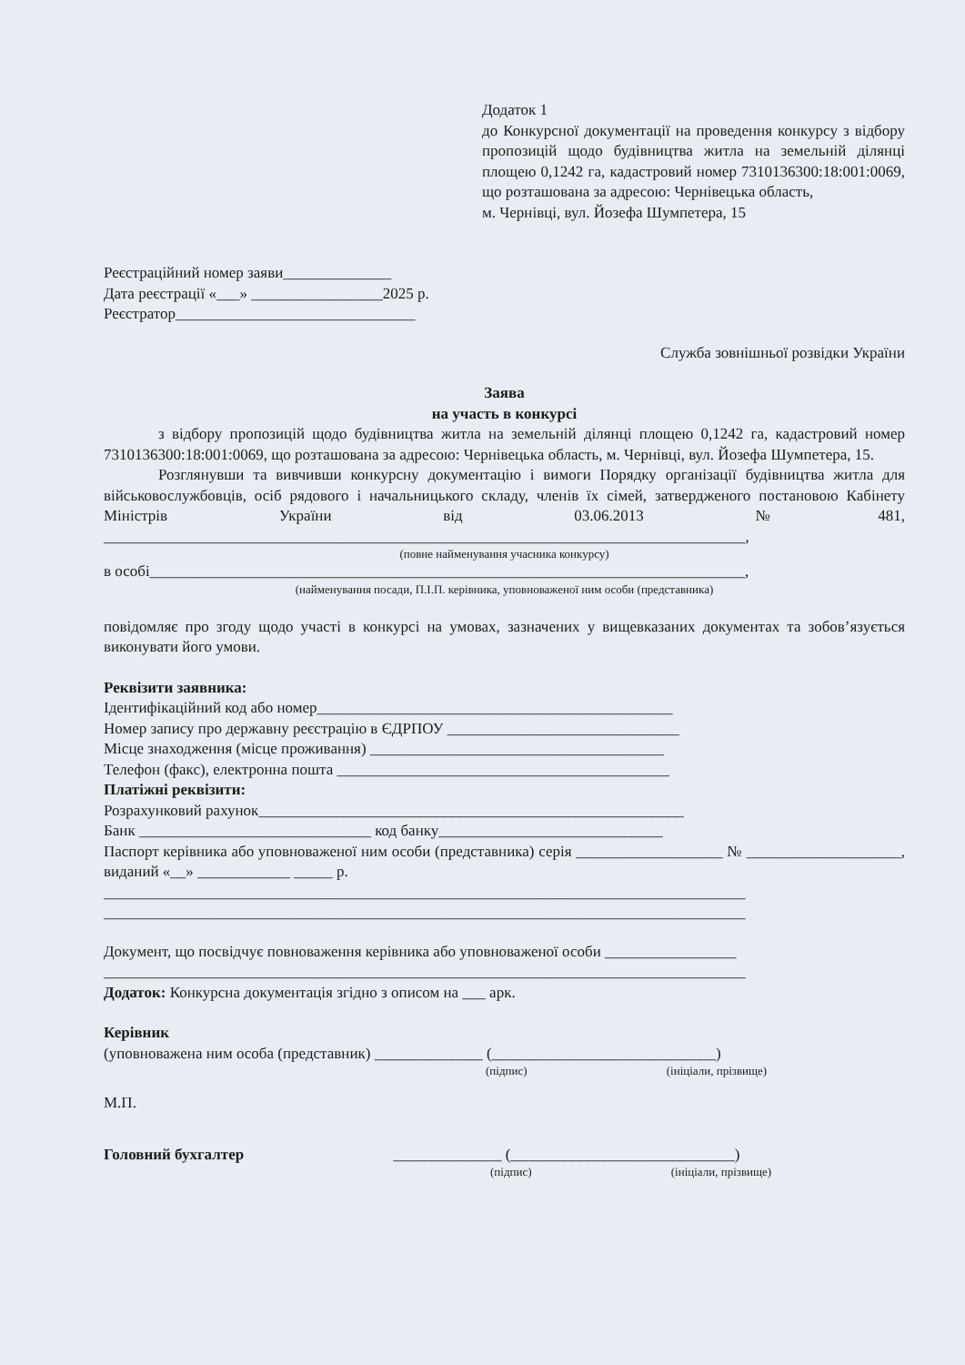Додаток 1
до Конкурсної документації на проведення конкурсу з відбору пропозицій щодо будівництва житла на земельній ділянці площею 0,1242 га, кадастровий номер 7310136300:18:001:0069, що розташована за адресою: Чернівецька область,
м. Чернівці, вул. Йозефа Шумпетера, 15
Реєстраційний номер заяви______________
Дата реєстрації «___» _________________2025 р.
Реєстратор_______________________________
Служба зовнішньої розвідки України
Заява
на участь в конкурсі
з відбору пропозицій щодо будівництва житла на земельній ділянці площею 0,1242 га, кадастровий номер 7310136300:18:001:0069, що розташована за адресою: Чернівецька область, м. Чернівці, вул. Йозефа Шумпетера, 15.
Розглянувши та вивчивши конкурсну документацію і вимоги Порядку організації будівництва житла для військовослужбовців, осіб рядового і начальницького складу, членів їх сімей, затвердженого постановою Кабінету Міністрів України від 03.06.2013 №481, ___________________________________________________________________________________,
(повне найменування учасника конкурсу)
в особі_____________________________________________________________________________,
(найменування посади, П.І.П. керівника, уповноваженої ним особи (представника)
повідомляє про згоду щодо участі в конкурсі на умовах, зазначених у вищевказаних документах та зобов’язується виконувати його умови.
Реквізити заявника:
Ідентифікаційний код або номер______________________________________________
Номер запису про державну реєстрацію в ЄДРПОУ ______________________________
Місце знаходження (місце проживання) ______________________________________
Телефон (факс), електронна пошта ___________________________________________
Платіжні реквізити:
Розрахунковий рахунок_______________________________________________________
Банк ______________________________ код банку_____________________________
Паспорт керівника або уповноваженої ним особи (представника) серія ___________________ № ____________________, виданий «__» ____________ _____ р.
___________________________________________________________________________________
___________________________________________________________________________________
Документ, що посвідчує повноваження керівника або уповноваженої особи _________________
___________________________________________________________________________________
Додаток: Конкурсна документація згідно з описом на ___ арк.
Керівник
(уповноважена ним особа (представник) ______________ (_____________________________)
(підпис) (ініціали, прізвище)
М.П.
Головний бухгалтер ______________ (_____________________________)
(підпис) (ініціали, прізвище)